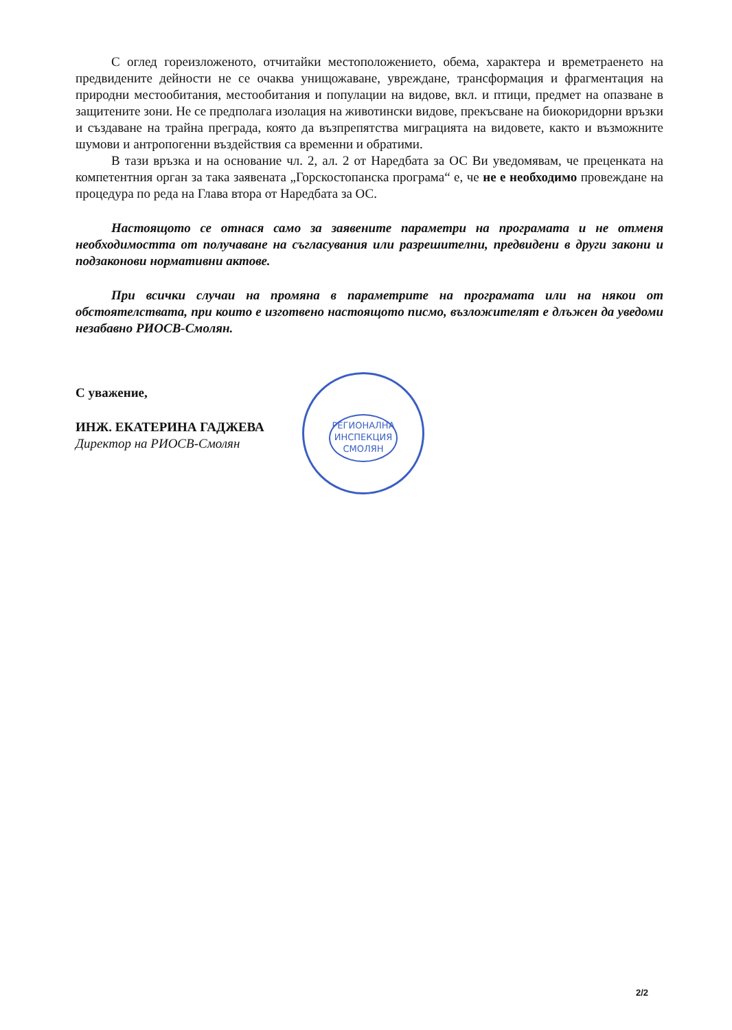С оглед гореизложеното, отчитайки местоположението, обема, характера и времетраенето на предвидените дейности не се очаква унищожаване, увреждане, трансформация и фрагментация на природни местообитания, местообитания и популации на видове, вкл. и птици, предмет на опазване в защитените зони. Не се предполага изолация на животински видове, прекъсване на биокоридорни връзки и създаване на трайна преграда, която да възпрепятства миграцията на видовете, както и възможните шумови и антропогенни въздействия са временни и обратими.
В тази връзка и на основание чл. 2, ал. 2 от Наредбата за ОС Ви уведомявам, че преценката на компетентния орган за така заявената „Горскостопанска програма“ е, че не е необходимо провеждане на процедура по реда на Глава втора от Наредбата за ОС.
Настоящото се отнася само за заявените параметри на програмата и не отменя необходимостта от получаване на съгласувания или разрешителни, предвидени в други закони и подзаконови нормативни актове.
При всички случаи на промяна в параметрите на програмата или на някои от обстоятелствата, при които е изготвено настоящото писмо, възложителят е длъжен да уведоми незабавно РИОСВ-Смолян.
С уважение,
ИНЖ. ЕКАТЕРИНА ГАДЖЕВА
Директор на РИОСВ-Смолян
РЕГИОНАЛНА
ИНСПЕКЦИЯ
СМОЛЯН
2/2